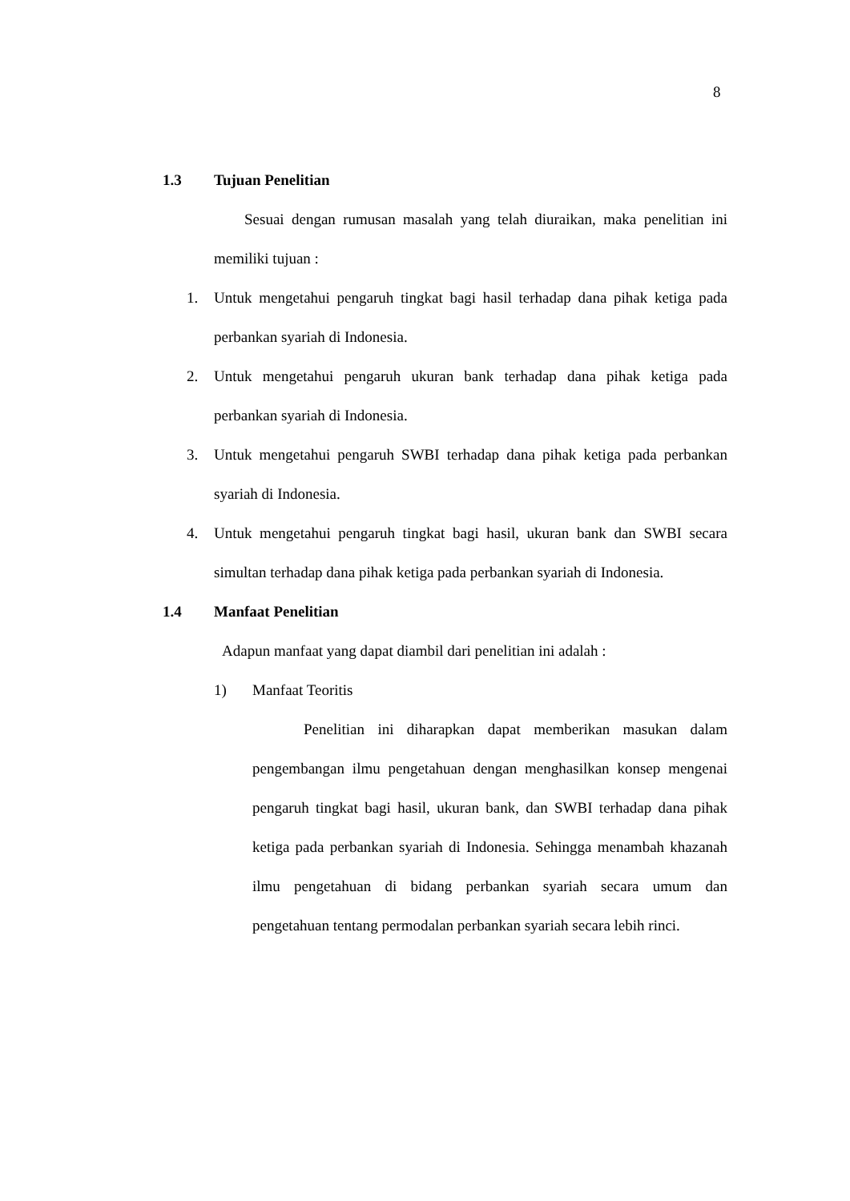8
1.3 Tujuan Penelitian
Sesuai dengan rumusan masalah yang telah diuraikan, maka penelitian ini memiliki tujuan :
1. Untuk mengetahui pengaruh tingkat bagi hasil terhadap dana pihak ketiga pada perbankan syariah di Indonesia.
2. Untuk mengetahui pengaruh ukuran bank terhadap dana pihak ketiga pada perbankan syariah di Indonesia.
3. Untuk mengetahui pengaruh SWBI terhadap dana pihak ketiga pada perbankan syariah di Indonesia.
4. Untuk mengetahui pengaruh tingkat bagi hasil, ukuran bank dan SWBI secara simultan terhadap dana pihak ketiga pada perbankan syariah di Indonesia.
1.4 Manfaat Penelitian
Adapun manfaat yang dapat diambil dari penelitian ini adalah :
1) Manfaat Teoritis
Penelitian ini diharapkan dapat memberikan masukan dalam pengembangan ilmu pengetahuan dengan menghasilkan konsep mengenai pengaruh tingkat bagi hasil, ukuran bank, dan SWBI terhadap dana pihak ketiga pada perbankan syariah di Indonesia. Sehingga menambah khazanah ilmu pengetahuan di bidang perbankan syariah secara umum dan pengetahuan tentang permodalan perbankan syariah secara lebih rinci.